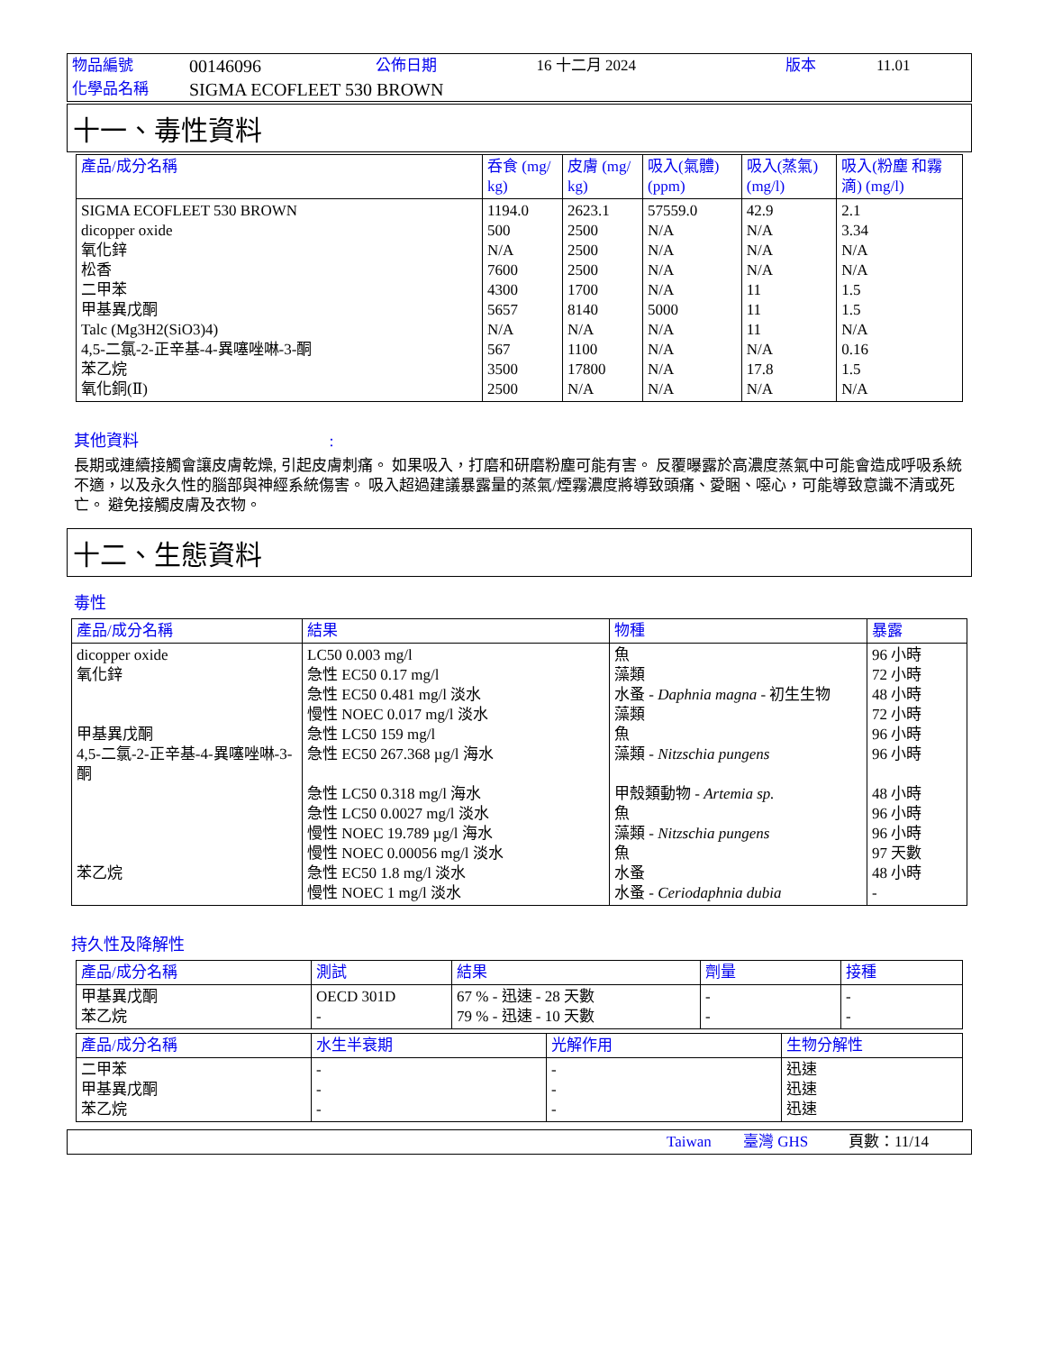| 物品編號 | 00146096 | 公佈日期 | 16 十二月 2024 | 版本 | 11.01 |
| 化學品名稱 | SIGMA ECOFLEET 530 BROWN | | | | |
十一、毒性資料
| 產品/成分名稱 | 呑食 (mg/ kg) | 皮膚 (mg/ kg) | 吸入(氣體) (ppm) | 吸入(蒸氣) (mg/l) | 吸入(粉塵 和霧滴) (mg/l) |
| --- | --- | --- | --- | --- | --- |
| SIGMA ECOFLEET 530 BROWN dicopper oxide 氧化鋅 松香 二甲苯 甲基異戊酮 Talc (Mg3H2(SiO3)4) 4,5-二氯-2-正辛基-4-異噻唑啉-3-酮 苯乙烷 氧化銅(Ⅱ) | 1194.0 500 N/A 7600 4300 5657 N/A 567 3500 2500 | 2623.1 2500 2500 2500 1700 8140 N/A 1100 17800 N/A | 57559.0 N/A N/A N/A N/A 5000 N/A N/A N/A N/A | 42.9 N/A N/A N/A 11 11 11 N/A 17.8 N/A | 2.1 3.34 N/A N/A 1.5 1.5 N/A 0.16 1.5 N/A |
其他資料 :
長期或連續接觸會讓皮膚乾燥, 引起皮膚刺痛。 如果吸入，打磨和研磨粉塵可能有害。 反覆曝露於高濃度蒸氣中可能會造成呼吸系統不適，以及永久性的腦部與神經系統傷害。 吸入超過建議暴露量的蒸氣/煙霧濃度將導致頭痛、愛睏、噁心，可能導致意識不清或死亡。 避免接觸皮膚及衣物。
十二、生態資料
毒性
| 產品/成分名稱 | 結果 | 物種 | 暴露 |
| --- | --- | --- | --- |
| dicopper oxide 氧化鋅 甲基異戊酮 4,5-二氯-2-正辛基-4-異噻唑啉-3-酮 苯乙烷 | LC50 0.003 mg/l 急性 EC50 0.17 mg/l 急性 EC50 0.481 mg/l 淡水 慢性 NOEC 0.017 mg/l 淡水 急性 LC50 159 mg/l 急性 EC50 267.368 µg/l 海水 急性 LC50 0.318 mg/l 海水 急性 LC50 0.0027 mg/l 淡水 慢性 NOEC 19.789 µg/l 海水 慢性 NOEC 0.00056 mg/l 淡水 急性 EC50 1.8 mg/l 淡水 慢性 NOEC 1 mg/l 淡水 | 魚 藻類 水蚤 - Daphnia magna - 初生生物 藻類 魚 藻類 - Nitzschia pungens 甲殼類動物 - Artemia sp. 魚 藻類 - Nitzschia pungens 魚 水蚤 水蚤 - Ceriodaphnia dubia | 96 小時 72 小時 48 小時 72 小時 96 小時 96 小時 48 小時 96 小時 96 小時 97 天數 48 小時 - |
持久性及降解性
| 產品/成分名稱 | 測試 | 結果 | 劑量 | 接種 |
| --- | --- | --- | --- | --- |
| 甲基異戊酮 苯乙烷 | OECD 301D - | 67 % - 迅速 - 28 天數 79 % - 迅速 - 10 天數 | - - | - - |
| 產品/成分名稱 | 水生半衰期 | 光解作用 | 生物分解性 |
| --- | --- | --- | --- |
| 二甲苯 甲基異戊酮 苯乙烷 | - - - | - - - | 迅速 迅速 迅速 |
| | Taiwan | 臺灣 GHS | 頁數：11/14 |